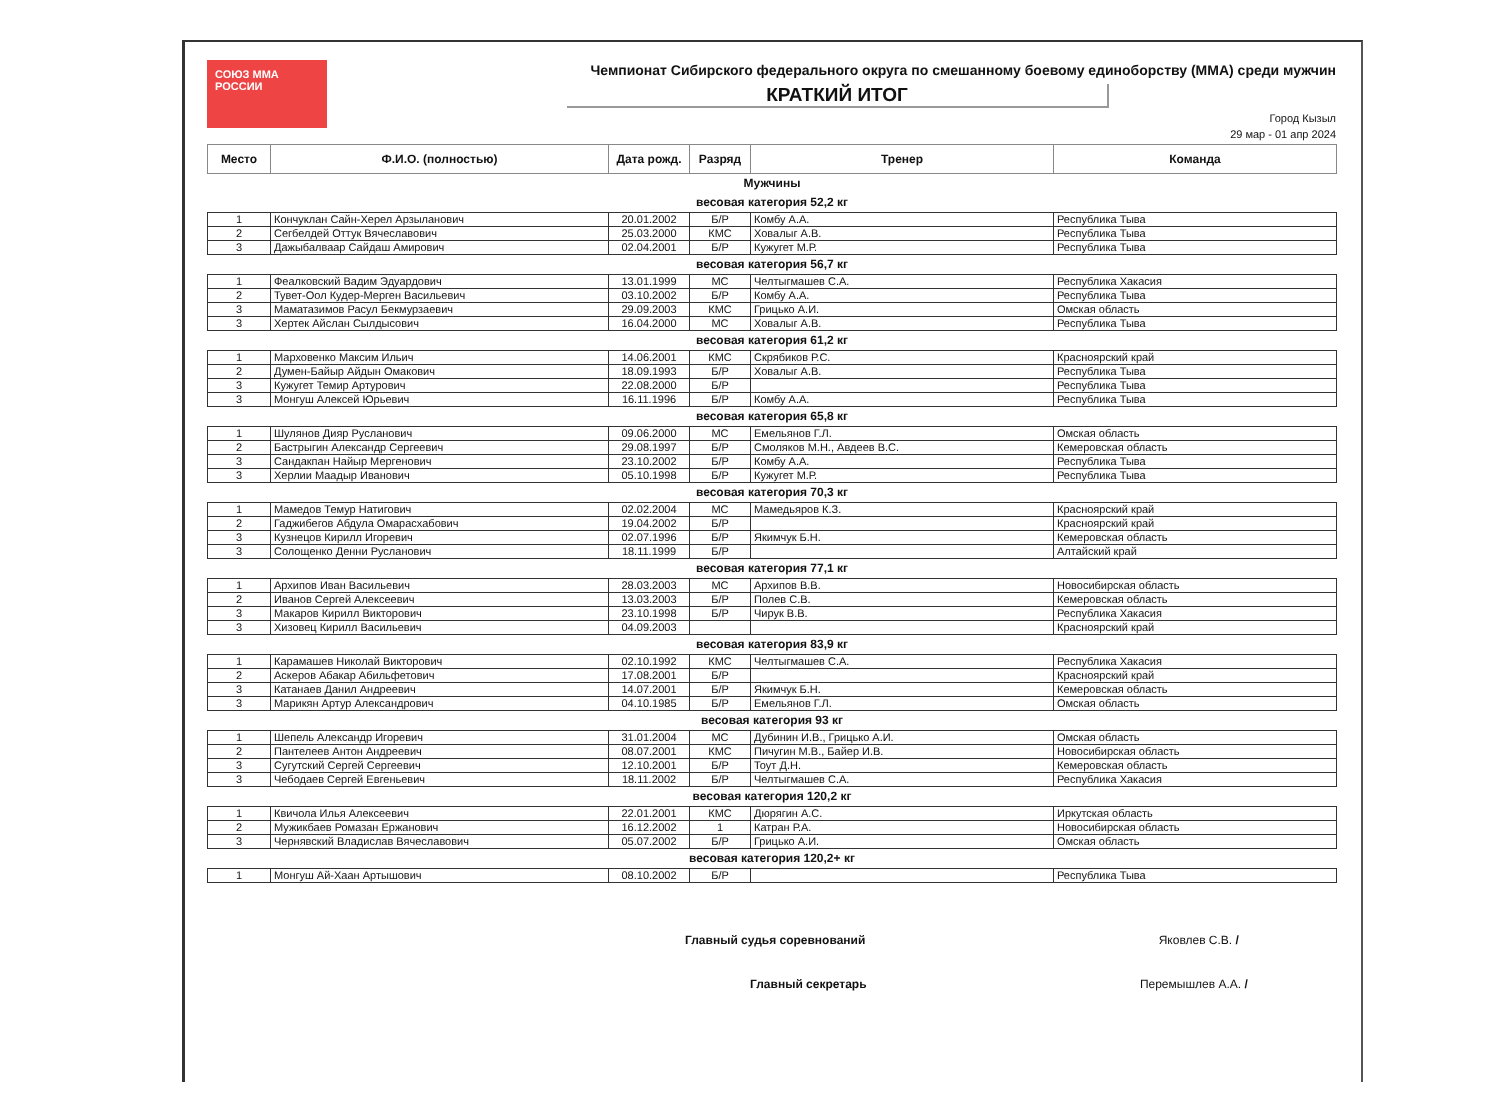СОЮЗ ММА РОССИИ
Чемпионат Сибирского федерального округа по смешанному боевому единоборству (ММА) среди мужчин
КРАТКИЙ ИТОГ
Город Кызыл
29 мар - 01 апр 2024
| Место | Ф.И.О. (полностью) | Дата рожд. | Разряд | Тренер | Команда |
| --- | --- | --- | --- | --- | --- |
| Мужчины | | | | | |
| весовая категория 52,2 кг | | | | | |
| 1 | Кончуклан Сайн-Херел Арзыланович | 20.01.2002 | Б/Р | Комбу А.А. | Республика Тыва |
| 2 | Сегбелдей Оттук Вячеславович | 25.03.2000 | КМС | Ховалыг А.В. | Республика Тыва |
| 3 | Дажыбалваар Сайдаш Амирович | 02.04.2001 | Б/Р | Кужугет М.Р. | Республика Тыва |
| весовая категория 56,7 кг | | | | | |
| 1 | Феалковский Вадим Эдуардович | 13.01.1999 | МС | Челтыгмашев С.А. | Республика Хакасия |
| 2 | Тувет-Оол Кудер-Мерген Васильевич | 03.10.2002 | Б/Р | Комбу А.А. | Республика Тыва |
| 3 | Маматазимов Расул Бекмурзаевич | 29.09.2003 | КМС | Грицько А.И. | Омская область |
| 3 | Хертек Айслан Сылдысович | 16.04.2000 | МС | Ховалыг А.В. | Республика Тыва |
| весовая категория 61,2 кг | | | | | |
| 1 | Марховенко Максим Ильич | 14.06.2001 | КМС | Скрябиков Р.С. | Красноярский край |
| 2 | Думен-Байыр Айдын Омакович | 18.09.1993 | Б/Р | Ховалыг А.В. | Республика Тыва |
| 3 | Кужугет Темир Артурович | 22.08.2000 | Б/Р | | Республика Тыва |
| 3 | Монгуш Алексей Юрьевич | 16.11.1996 | Б/Р | Комбу А.А. | Республика Тыва |
| весовая категория 65,8 кг | | | | | |
| 1 | Шулянов Дияр Русланович | 09.06.2000 | МС | Емельянов Г.Л. | Омская область |
| 2 | Бастрыгин Александр Сергеевич | 29.08.1997 | Б/Р | Смоляков М.Н., Авдеев В.С. | Кемеровская область |
| 3 | Сандакпан Найыр Мергенович | 23.10.2002 | Б/Р | Комбу А.А. | Республика Тыва |
| 3 | Херлии Маадыр Иванович | 05.10.1998 | Б/Р | Кужугет М.Р. | Республика Тыва |
| весовая категория 70,3 кг | | | | | |
| 1 | Мамедов Темур Натигович | 02.02.2004 | МС | Мамедьяров К.З. | Красноярский край |
| 2 | Гаджибегов Абдула Омарасхабович | 19.04.2002 | Б/Р | | Красноярский край |
| 3 | Кузнецов Кирилл Игоревич | 02.07.1996 | Б/Р | Якимчук Б.Н. | Кемеровская область |
| 3 | Солощенко Денни Русланович | 18.11.1999 | Б/Р | | Алтайский край |
| весовая категория 77,1 кг | | | | | |
| 1 | Архипов Иван Васильевич | 28.03.2003 | МС | Архипов В.В. | Новосибирская область |
| 2 | Иванов Сергей Алексеевич | 13.03.2003 | Б/Р | Полев С.В. | Кемеровская область |
| 3 | Макаров Кирилл Викторович | 23.10.1998 | Б/Р | Чирук В.В. | Республика Хакасия |
| 3 | Хизовец Кирилл Васильевич | 04.09.2003 | | | Красноярский край |
| весовая категория 83,9 кг | | | | | |
| 1 | Карамашев Николай Викторович | 02.10.1992 | КМС | Челтыгмашев С.А. | Республика Хакасия |
| 2 | Аскеров Абакар Абильфетович | 17.08.2001 | Б/Р | | Красноярский край |
| 3 | Катанаев Данил Андреевич | 14.07.2001 | Б/Р | Якимчук Б.Н. | Кемеровская область |
| 3 | Марикян Артур Александрович | 04.10.1985 | Б/Р | Емельянов Г.Л. | Омская область |
| весовая категория 93 кг | | | | | |
| 1 | Шепель Александр Игоревич | 31.01.2004 | МС | Дубинин И.В., Грицько А.И. | Омская область |
| 2 | Пантелеев Антон Андреевич | 08.07.2001 | КМС | Пичугин М.В., Байер И.В. | Новосибирская область |
| 3 | Сугутский Сергей Сергеевич | 12.10.2001 | Б/Р | Тоут Д.Н. | Кемеровская область |
| 3 | Чебодаев Сергей Евгеньевич | 18.11.2002 | Б/Р | Челтыгмашев С.А. | Республика Хакасия |
| весовая категория 120,2 кг | | | | | |
| 1 | Квичола Илья Алексеевич | 22.01.2001 | КМС | Дюрягин А.С. | Иркутская область |
| 2 | Мужикбаев Ромазан Ержанович | 16.12.2002 | 1 | Катран Р.А. | Новосибирская область |
| 3 | Чернявский Владислав Вячеславович | 05.07.2002 | Б/Р | Грицько А.И. | Омская область |
| весовая категория 120,2+ кг | | | | | |
| 1 | Монгуш Ай-Хаан Артышович | 08.10.2002 | Б/Р | | Республика Тыва |
Главный судья соревнований Яковлев С.В. /
Главный секретарь Перемышлев А.А. /